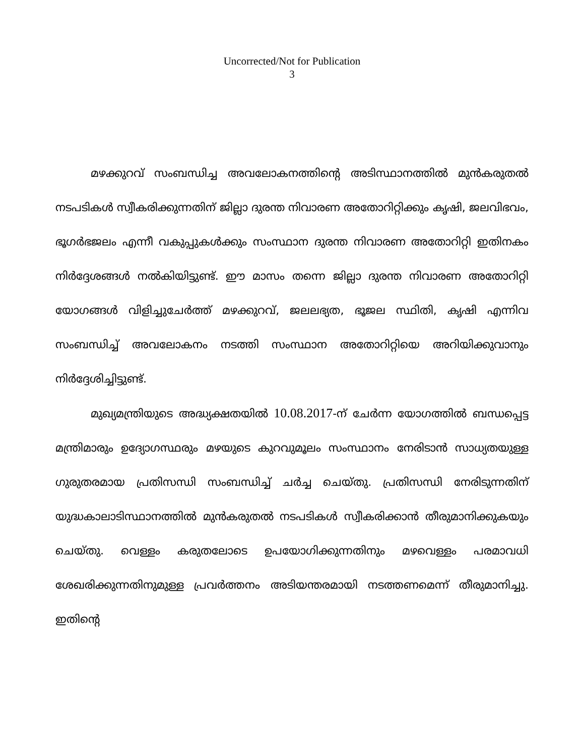Uncorrected/Not for Publication
3
മഴക്കുറവ് സംബന്ധിച്ച അവലോകനത്തിന്റെ അടിസ്ഥാനത്തിൽ മുൻകരുതൽ നടപടികൾ സ്വീകരിക്കുന്നതിന് ജില്ലാ ദുരന്ത നിവാരണ അതോറിറ്റിക്കും കൃഷി, ജലവിഭവം, ഭൂഗർഭജലം എന്നീ വകുപ്പുകൾക്കും സംസ്ഥാന ദുരന്ത നിവാരണ അതോറിറ്റി ഇതിനകം നിർദ്ദേശങ്ങൾ നൽകിയിട്ടുണ്ട്. ഈ മാസം തന്നെ ജില്ലാ ദുരന്ത നിവാരണ അതോറിറ്റി യോഗങ്ങൾ വിളിച്ചുചേർത്ത് മഴക്കുറവ്, ജലലഭ്യത, ഭൂജല സ്ഥിതി, കൃഷി എന്നിവ സംബന്ധിച്ച് അവലോകനം നടത്തി സംസ്ഥാന അതോറിറ്റിയെ അറിയിക്കുവാനും നിർദ്ദേശിച്ചിട്ടുണ്ട്.
മുഖ്യമന്ത്രിയുടെ അദ്ധ്യക്ഷതയിൽ 10.08.2017-ന് ചേർന്ന യോഗത്തിൽ ബന്ധപ്പെട്ട മന്ത്രിമാരും ഉദ്യോഗസ്ഥരും മഴയുടെ കുറവുമൂലം സംസ്ഥാനം നേരിടാൻ സാധ്യതയുള്ള ഗുരുതരമായ പ്രതിസന്ധി സംബന്ധിച്ച് ചർച്ച ചെയ്തു. പ്രതിസന്ധി നേരിടുന്നതിന് യുദ്ധകാലാടിസ്ഥാനത്തിൽ മുൻകരുതൽ നടപടികൾ സ്വീകരിക്കാൻ തീരുമാനിക്കുകയും ചെയ്തു. വെള്ളം കരുതലോടെ ഉപയോഗിക്കുന്നതിനും മഴവെള്ളം പരമാവധി ശേഖരിക്കുന്നതിനുമുള്ള പ്രവർത്തനം അടിയന്തരമായി നടത്തണമെന്ന് തീരുമാനിച്ചു. ഇതിന്റെ